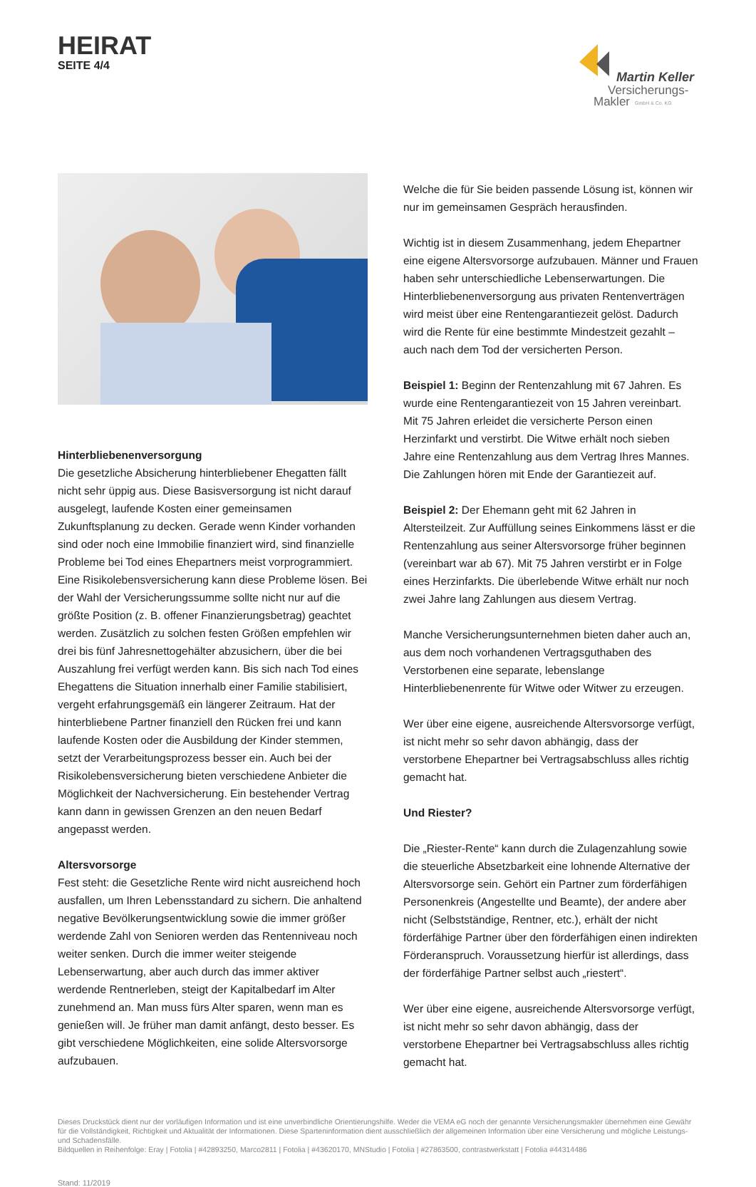HEIRAT
SEITE 4/4
Martin Keller
Versicherungs-
Makler
GmbH & Co. KG
Hinterbliebenenversorgung
Die gesetzliche Absicherung hinterbliebener Ehegatten fällt nicht sehr üppig aus. Diese Basisversorgung ist nicht darauf ausgelegt, laufende Kosten einer gemeinsamen Zukunftsplanung zu decken. Gerade wenn Kinder vorhanden sind oder noch eine Immobilie finanziert wird, sind finanzielle Probleme bei Tod eines Ehepartners meist vorprogrammiert. Eine Risikolebensversicherung kann diese Probleme lösen. Bei der Wahl der Versicherungssumme sollte nicht nur auf die größte Position (z. B. offener Finanzierungsbetrag) geachtet werden. Zusätzlich zu solchen festen Größen empfehlen wir drei bis fünf Jahresnettogehälter abzusichern, über die bei Auszahlung frei verfügt werden kann. Bis sich nach Tod eines Ehegattens die Situation innerhalb einer Familie stabilisiert, vergeht erfahrungsgemäß ein längerer Zeitraum. Hat der hinterbliebene Partner finanziell den Rücken frei und kann laufende Kosten oder die Ausbildung der Kinder stemmen, setzt der Verarbeitungsprozess besser ein. Auch bei der Risikolebensversicherung bieten verschiedene Anbieter die Möglichkeit der Nachversicherung. Ein bestehender Vertrag kann dann in gewissen Grenzen an den neuen Bedarf angepasst werden.
Altersvorsorge
Fest steht: die Gesetzliche Rente wird nicht ausreichend hoch ausfallen, um Ihren Lebensstandard zu sichern. Die anhaltend negative Bevölkerungsentwicklung sowie die immer größer werdende Zahl von Senioren werden das Rentenniveau noch weiter senken. Durch die immer weiter steigende Lebenserwartung, aber auch durch das immer aktiver werdende Rentnerleben, steigt der Kapitalbedarf im Alter zunehmend an. Man muss fürs Alter sparen, wenn man es genießen will. Je früher man damit anfängt, desto besser. Es gibt verschiedene Möglichkeiten, eine solide Altersvorsorge aufzubauen.
Welche die für Sie beiden passende Lösung ist, können wir nur im gemeinsamen Gespräch herausfinden.
Wichtig ist in diesem Zusammenhang, jedem Ehepartner eine eigene Altersvorsorge aufzubauen. Männer und Frauen haben sehr unterschiedliche Lebenserwartungen. Die Hinterbliebenenversorgung aus privaten Rentenverträgen wird meist über eine Rentengarantiezeit gelöst. Dadurch wird die Rente für eine bestimmte Mindestzeit gezahlt – auch nach dem Tod der versicherten Person.
Beispiel 1: Beginn der Rentenzahlung mit 67 Jahren. Es wurde eine Rentengarantiezeit von 15 Jahren vereinbart. Mit 75 Jahren erleidet die versicherte Person einen Herzinfarkt und verstirbt. Die Witwe erhält noch sieben Jahre eine Rentenzahlung aus dem Vertrag Ihres Mannes. Die Zahlungen hören mit Ende der Garantiezeit auf.
Beispiel 2: Der Ehemann geht mit 62 Jahren in Altersteilzeit. Zur Auffüllung seines Einkommens lässt er die Rentenzahlung aus seiner Altersvorsorge früher beginnen (vereinbart war ab 67). Mit 75 Jahren verstirbt er in Folge eines Herzinfarkts. Die überlebende Witwe erhält nur noch zwei Jahre lang Zahlungen aus diesem Vertrag.
Manche Versicherungsunternehmen bieten daher auch an, aus dem noch vorhandenen Vertragsguthaben des Verstorbenen eine separate, lebenslange Hinterbliebenenrente für Witwe oder Witwer zu erzeugen.
Wer über eine eigene, ausreichende Altersvorsorge verfügt, ist nicht mehr so sehr davon abhängig, dass der verstorbene Ehepartner bei Vertragsabschluss alles richtig gemacht hat.
Und Riester?
Die „Riester-Rente“ kann durch die Zulagenzahlung sowie die steuerliche Absetzbarkeit eine lohnende Alternative der Altersvorsorge sein. Gehört ein Partner zum förderfähigen Personenkreis (Angestellte und Beamte), der andere aber nicht (Selbstständige, Rentner, etc.), erhält der nicht förderfähige Partner über den förderfähigen einen indirekten Förderanspruch. Voraussetzung hierfür ist allerdings, dass der förderfähige Partner selbst auch „riestert“.
Wer über eine eigene, ausreichende Altersvorsorge verfügt, ist nicht mehr so sehr davon abhängig, dass der verstorbene Ehepartner bei Vertragsabschluss alles richtig gemacht hat.
Dieses Druckstück dient nur der vorläufigen Information und ist eine unverbindliche Orientierungshilfe. Weder die VEMA eG noch der genannte Versicherungsmakler übernehmen eine Gewähr für die Vollständigkeit, Richtigkeit und Aktualität der Informationen. Diese Sparteninformation dient ausschließlich der allgemeinen Information über eine Versicherung und mögliche Leistungs- und Schadensfälle.
Bildquellen in Reihenfolge: Eray | Fotolia | #42893250, Marco2811 | Fotolia | #43620170, MNStudio | Fotolia | #27863500, contrastwerkstatt | Fotolia #44314486
Stand: 11/2019